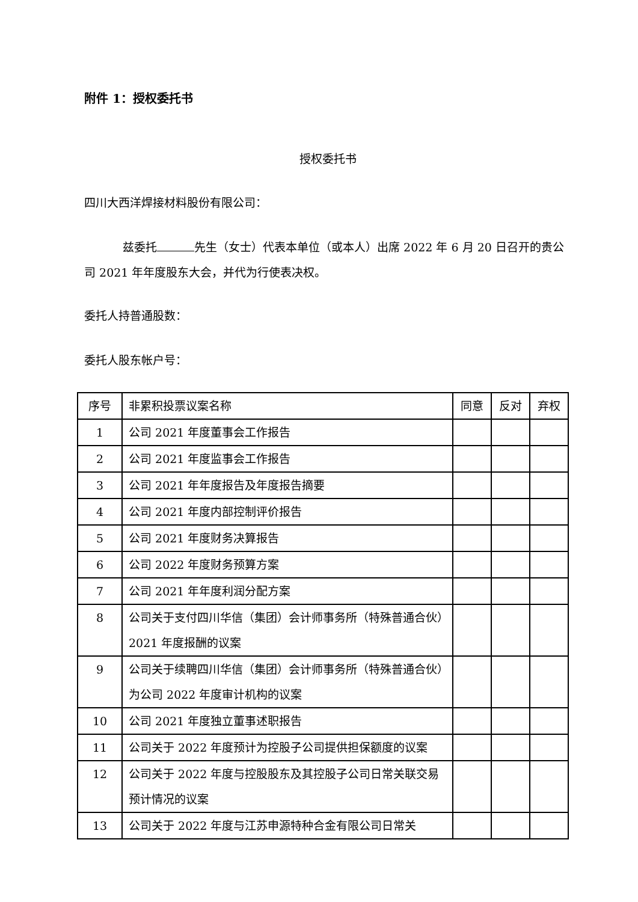附件 1：授权委托书
授权委托书
四川大西洋焊接材料股份有限公司：
兹委托 先生（女士）代表本单位（或本人）出席 2022 年 6 月 20 日召开的贵公司 2021 年年度股东大会，并代为行使表决权。
委托人持普通股数：
委托人股东帐户号：
| 序号 | 非累积投票议案名称 | 同意 | 反对 | 弃权 |
| --- | --- | --- | --- | --- |
| 1 | 公司 2021 年度董事会工作报告 | | | |
| 2 | 公司 2021 年度监事会工作报告 | | | |
| 3 | 公司 2021 年年度报告及年度报告摘要 | | | |
| 4 | 公司 2021 年度内部控制评价报告 | | | |
| 5 | 公司 2021 年度财务决算报告 | | | |
| 6 | 公司 2022 年度财务预算方案 | | | |
| 7 | 公司 2021 年年度利润分配方案 | | | |
| 8 | 公司关于支付四川华信（集团）会计师事务所（特殊普通合伙）2021 年度报酬的议案 | | | |
| 9 | 公司关于续聘四川华信（集团）会计师事务所（特殊普通合伙）为公司 2022 年度审计机构的议案 | | | |
| 10 | 公司 2021 年度独立董事述职报告 | | | |
| 11 | 公司关于 2022 年度预计为控股子公司提供担保额度的议案 | | | |
| 12 | 公司关于 2022 年度与控股股东及其控股子公司日常关联交易预计情况的议案 | | | |
| 13 | 公司关于 2022 年度与江苏申源特种合金有限公司日常关 | | | |